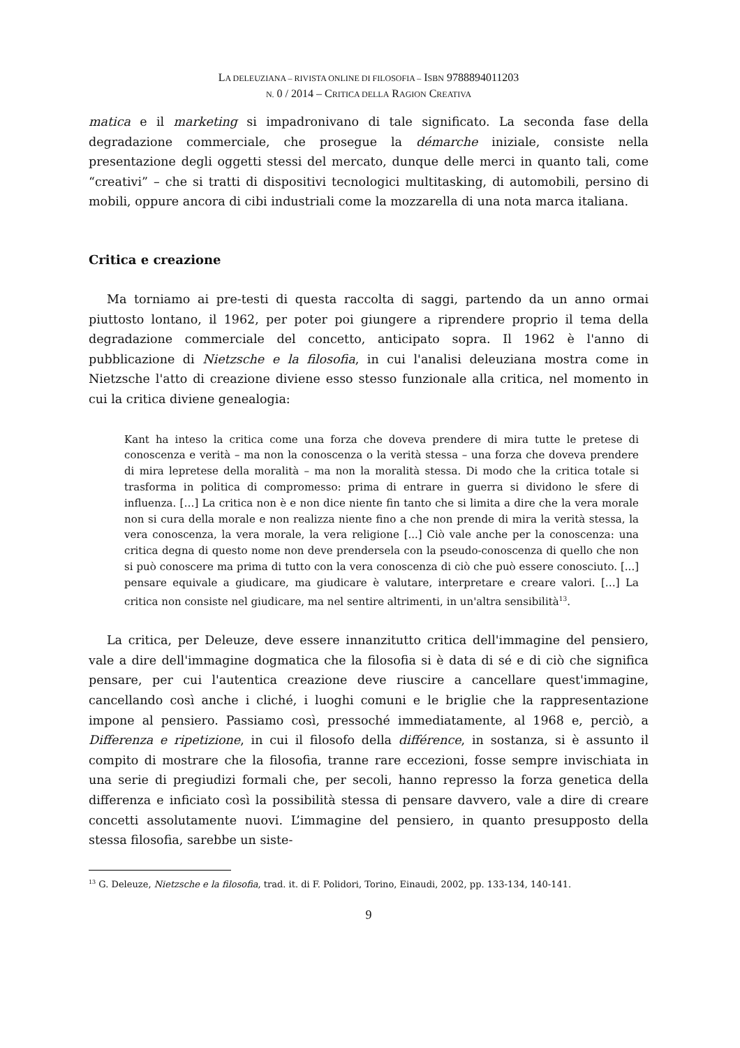LA DELEUZIANA – RIVISTA ONLINE DI FILOSOFIA – ISBN 9788894011203
N. 0 / 2014 – CRITICA DELLA RAGION CREATIVA
matica e il marketing si impadronivano di tale significato. La seconda fase della degradazione commerciale, che prosegue la démarche iniziale, consiste nella presentazione degli oggetti stessi del mercato, dunque delle merci in quanto tali, come “creativi” – che si tratti di dispositivi tecnologici multitasking, di automobili, persino di mobili, oppure ancora di cibi industriali come la mozzarella di una nota marca italiana.
Critica e creazione
Ma torniamo ai pre-testi di questa raccolta di saggi, partendo da un anno ormai piuttosto lontano, il 1962, per poter poi giungere a riprendere proprio il tema della degradazione commerciale del concetto, anticipato sopra. Il 1962 è l'anno di pubblicazione di Nietzsche e la filosofia, in cui l'analisi deleuziana mostra come in Nietzsche l'atto di creazione diviene esso stesso funzionale alla critica, nel momento in cui la critica diviene genealogia:
Kant ha inteso la critica come una forza che doveva prendere di mira tutte le pretese di conoscenza e verità – ma non la conoscenza o la verità stessa – una forza che doveva prendere di mira lepretese della moralità – ma non la moralità stessa. Di modo che la critica totale si trasforma in politica di compromesso: prima di entrare in guerra si dividono le sfere di influenza. […] La critica non è e non dice niente fin tanto che si limita a dire che la vera morale non si cura della morale e non realizza niente fino a che non prende di mira la verità stessa, la vera conoscenza, la vera morale, la vera religione [...] Ciò vale anche per la conoscenza: una critica degna di questo nome non deve prendersela con la pseudo-conoscenza di quello che non si può conoscere ma prima di tutto con la vera conoscenza di ciò che può essere conosciuto. [...] pensare equivale a giudicare, ma giudicare è valutare, interpretare e creare valori. […] La critica non consiste nel giudicare, ma nel sentire altrimenti, in un'altra sensibilità<sup>13</sup>.
La critica, per Deleuze, deve essere innanzitutto critica dell'immagine del pensiero, vale a dire dell'immagine dogmatica che la filosofia si è data di sé e di ciò che significa pensare, per cui l'autentica creazione deve riuscire a cancellare quest'immagine, cancellando così anche i cliché, i luoghi comuni e le briglie che la rappresentazione impone al pensiero. Passiamo così, pressoché immediatamente, al 1968 e, perciò, a Differenza e ripetizione, in cui il filosofo della différence, in sostanza, si è assunto il compito di mostrare che la filosofia, tranne rare eccezioni, fosse sempre invischiata in una serie di pregiudizi formali che, per secoli, hanno represso la forza genetica della differenza e inficiato così la possibilità stessa di pensare davvero, vale a dire di creare concetti assolutamente nuovi. L’immagine del pensiero, in quanto presupposto della stessa filosofia, sarebbe un siste-
<sup>13</sup> G. Deleuze, Nietzsche e la filosofia, trad. it. di F. Polidori, Torino, Einaudi, 2002, pp. 133-134, 140-141.
9